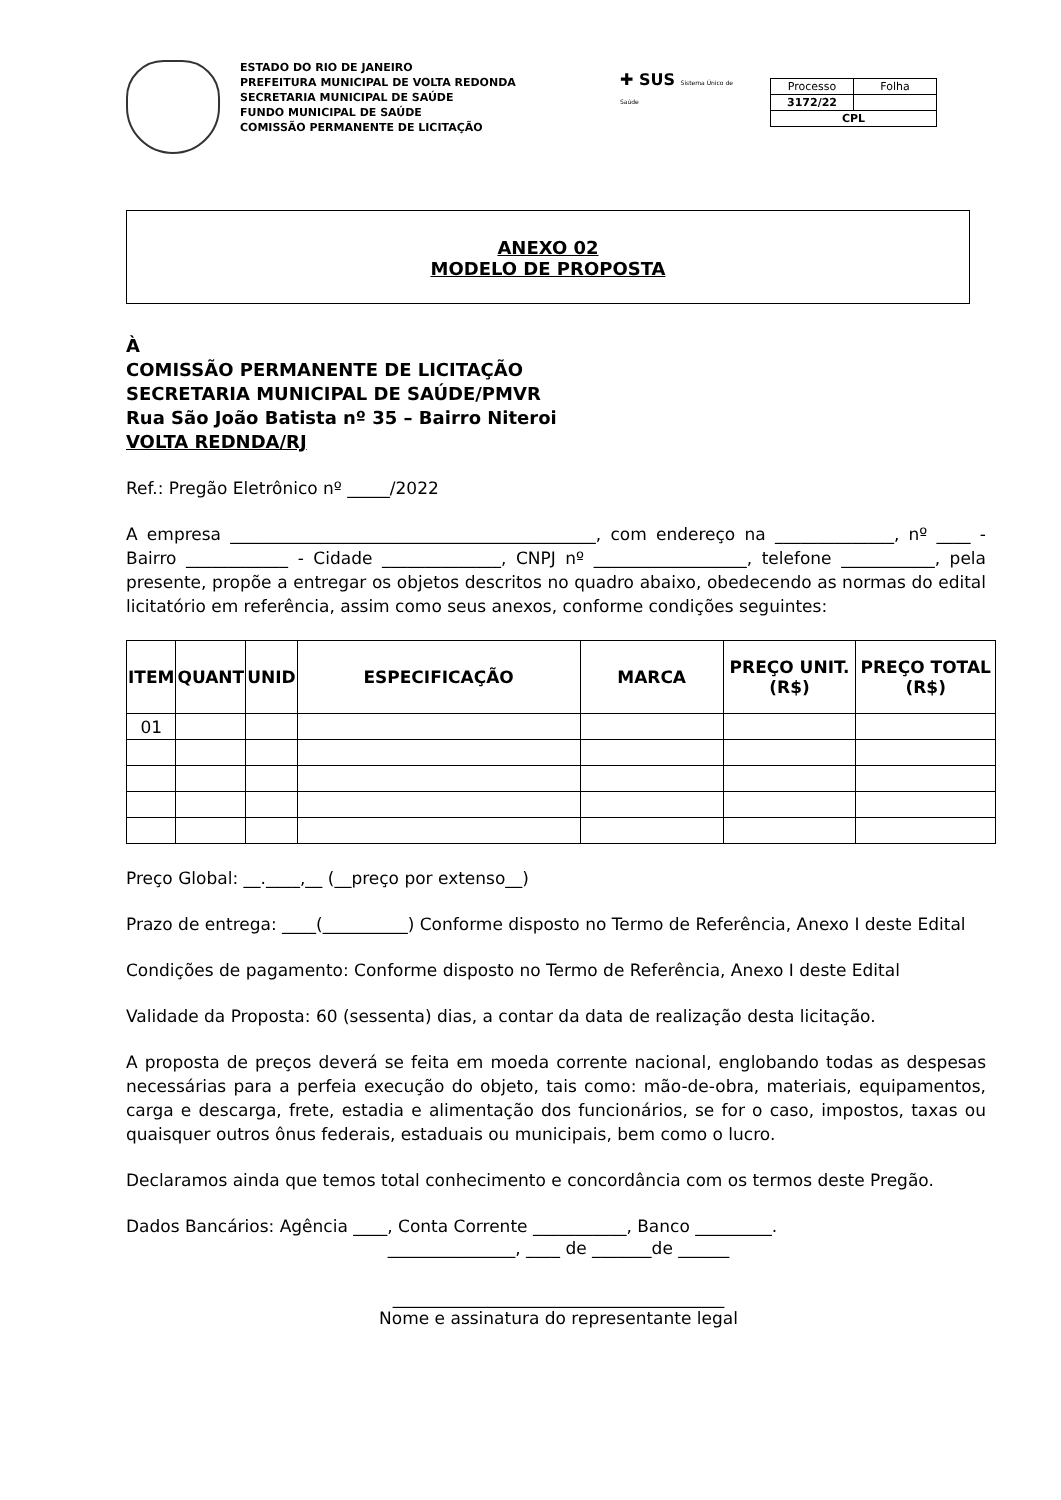ESTADO DO RIO DE JANEIRO
PREFEITURA MUNICIPAL DE VOLTA REDONDA
SECRETARIA MUNICIPAL DE SAÚDE
FUNDO MUNICIPAL DE SAÚDE
COMISSÃO PERMANENTE DE LICITAÇÃO
✚ SUS Sistema Único de Saúde
| Processo | Folha |
| 3172/22 | |
| CPL | |
ANEXO 02
MODELO DE PROPOSTA
À
COMISSÃO PERMANENTE DE LICITAÇÃO
SECRETARIA MUNICIPAL DE SAÚDE/PMVR
Rua São João Batista nº 35 – Bairro Niteroi
VOLTA REDNDA/RJ
Ref.: Pregão Eletrônico nº _____/2022
A empresa ___________________________________________, com endereço na ______________, nº ____ - Bairro ____________ - Cidade ______________, CNPJ nº __________________, telefone ___________, pela presente, propõe a entregar os objetos descritos no quadro abaixo, obedecendo as normas do edital licitatório em referência, assim como seus anexos, conforme condições seguintes:
| ITEM | QUANT | UNID | ESPECIFICAÇÃO | MARCA | PREÇO UNIT. (R$) | PREÇO TOTAL (R$) |
| --- | --- | --- | --- | --- | --- | --- |
| 01 | | | | | | |
Preço Global: __.____,__ (__preço por extenso__)
Prazo de entrega: ____(__________) Conforme disposto no Termo de Referência, Anexo I deste Edital
Condições de pagamento: Conforme disposto no Termo de Referência, Anexo I deste Edital
Validade da Proposta: 60 (sessenta) dias, a contar da data de realização desta licitação.
A proposta de preços deverá se feita em moeda corrente nacional, englobando todas as despesas necessárias para a perfeia execução do objeto, tais como: mão-de-obra, materiais, equipamentos, carga e descarga, frete, estadia e alimentação dos funcionários, se for o caso, impostos, taxas ou quaisquer outros ônus federais, estaduais ou municipais, bem como o lucro.
Declaramos ainda que temos total conhecimento e concordância com os termos deste Pregão.
Dados Bancários: Agência ____, Conta Corrente ___________, Banco _________.
_______________, ____ de _______de ______
_______________________________________
Nome e assinatura do representante legal